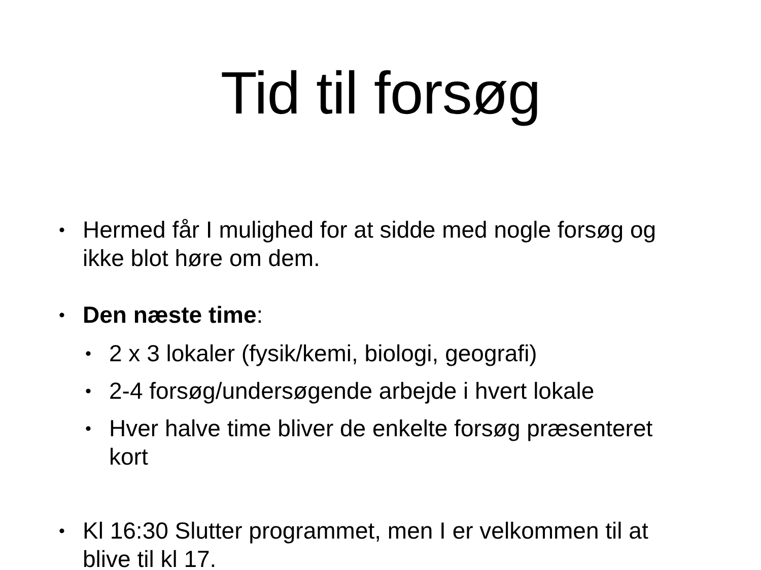Tid til forsøg
• Hermed får I mulighed for at sidde med nogle forsøg og ikke blot høre om dem.
• Den næste time:
• 2 x 3 lokaler (fysik/kemi, biologi, geografi)
• 2-4 forsøg/undersøgende arbejde i hvert lokale
• Hver halve time bliver de enkelte forsøg præsenteret kort
• Kl 16:30 Slutter programmet, men I er velkommen til at blive til kl 17.